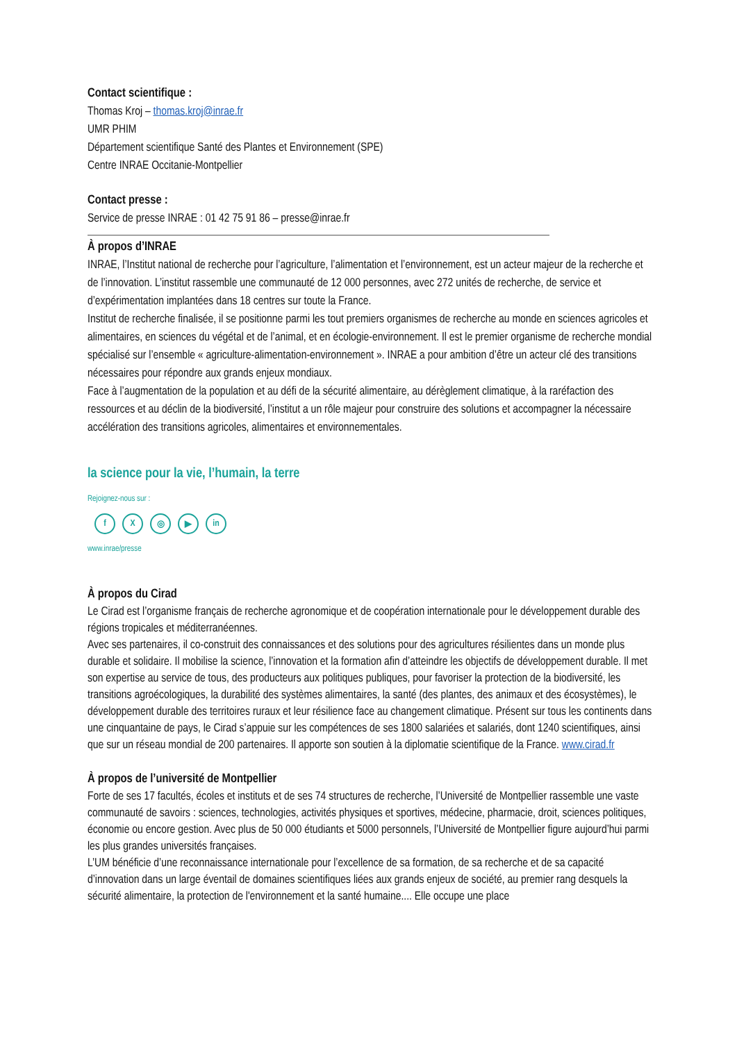Contact scientifique :
Thomas Kroj – thomas.kroj@inrae.fr
UMR PHIM
Département scientifique Santé des Plantes et Environnement (SPE)
Centre INRAE Occitanie-Montpellier
Contact presse :
Service de presse INRAE : 01 42 75 91 86 – presse@inrae.fr
À propos d’INRAE
INRAE, l’Institut national de recherche pour l’agriculture, l’alimentation et l’environnement, est un acteur majeur de la recherche et de l’innovation. L’institut rassemble une communauté de 12 000 personnes, avec 272 unités de recherche, de service et d’expérimentation implantées dans 18 centres sur toute la France.
Institut de recherche finalisée, il se positionne parmi les tout premiers organismes de recherche au monde en sciences agricoles et alimentaires, en sciences du végétal et de l’animal, et en écologie-environnement. Il est le premier organisme de recherche mondial spécialisé sur l’ensemble « agriculture-alimentation-environnement ». INRAE a pour ambition d’être un acteur clé des transitions nécessaires pour répondre aux grands enjeux mondiaux.
Face à l’augmentation de la population et au défi de la sécurité alimentaire, au dérèglement climatique, à la raréfaction des ressources et au déclin de la biodiversité, l’institut a un rôle majeur pour construire des solutions et accompagner la nécessaire accélération des transitions agricoles, alimentaires et environnementales.
la science pour la vie, l’humain, la terre
Rejoignez-nous sur :
fX ◎ ▶ in
www.inrae/presse
À propos du Cirad
Le Cirad est l’organisme français de recherche agronomique et de coopération internationale pour le développement durable des régions tropicales et méditerranéennes.
Avec ses partenaires, il co-construit des connaissances et des solutions pour des agricultures résilientes dans un monde plus durable et solidaire. Il mobilise la science, l’innovation et la formation afin d’atteindre les objectifs de développement durable. Il met son expertise au service de tous, des producteurs aux politiques publiques, pour favoriser la protection de la biodiversité, les transitions agroécologiques, la durabilité des systèmes alimentaires, la santé (des plantes, des animaux et des écosystèmes), le développement durable des territoires ruraux et leur résilience face au changement climatique. Présent sur tous les continents dans une cinquantaine de pays, le Cirad s’appuie sur les compétences de ses 1800 salariées et salariés, dont 1240 scientifiques, ainsi que sur un réseau mondial de 200 partenaires. Il apporte son soutien à la diplomatie scientifique de la France. www.cirad.fr
À propos de l’université de Montpellier
Forte de ses 17 facultés, écoles et instituts et de ses 74 structures de recherche, l’Université de Montpellier rassemble une vaste communauté de savoirs : sciences, technologies, activités physiques et sportives, médecine, pharmacie, droit, sciences politiques, économie ou encore gestion. Avec plus de 50 000 étudiants et 5000 personnels, l’Université de Montpellier figure aujourd’hui parmi les plus grandes universités françaises.
L’UM bénéficie d’une reconnaissance internationale pour l’excellence de sa formation, de sa recherche et de sa capacité d’innovation dans un large éventail de domaines scientifiques liées aux grands enjeux de société, au premier rang desquels la sécurité alimentaire, la protection de l'environnement et la santé humaine.... Elle occupe une place